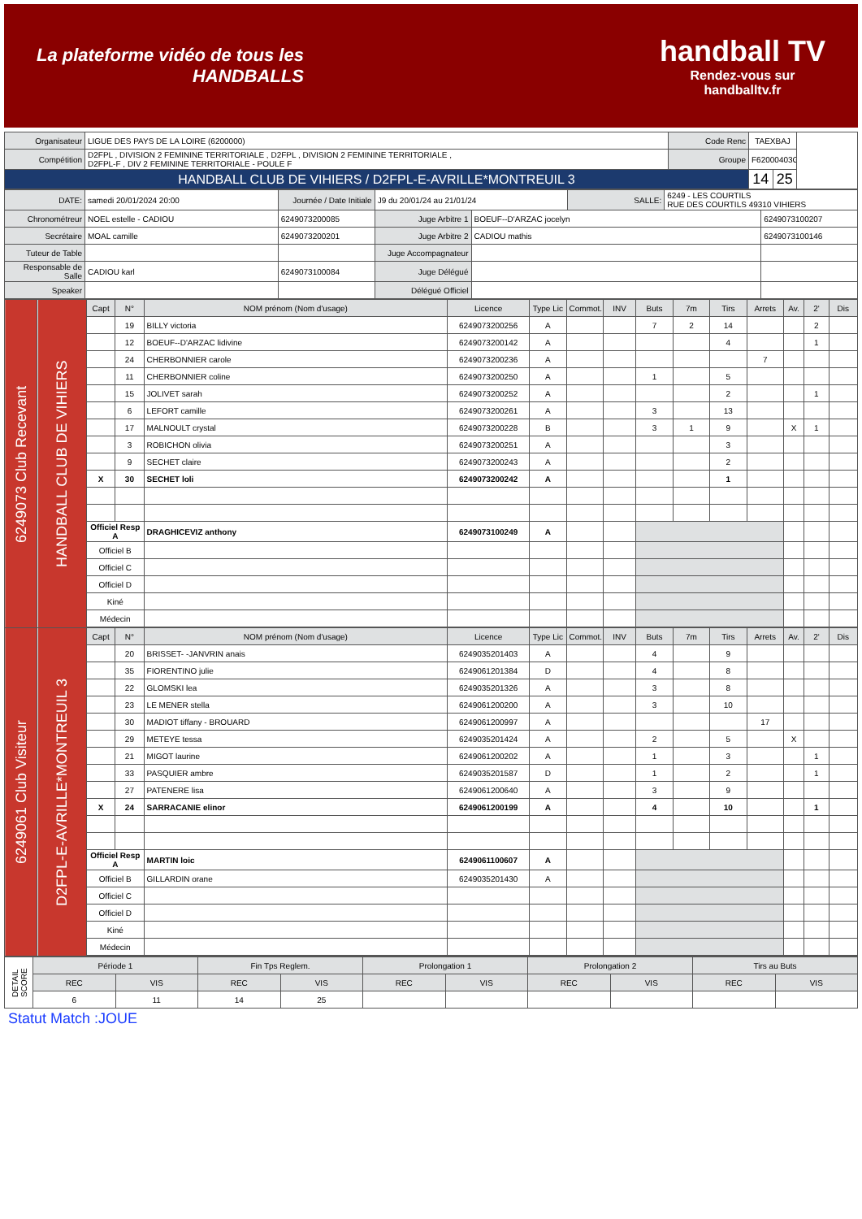La plateforme vidéo de tous les
HANDBALLS
handball TV
Rendez-vous sur
handballtv.fr
| Organisateur | LIGUE DES PAYS DE LA LOIRE (6200000) | Code Renc | TAEXBAJ | | |
| Compétition | D2FPL , DIVISION 2 FEMININE TERRITORIALE , D2FPL , DIVISION 2 FEMININE TERRITORIALE , D2FPL-F , DIV 2 FEMININE TERRITORIALE - POULE F | Groupe | F62000403G | | |
| HANDBALL CLUB DE VIHIERS / D2FPL-E-AVRILLE*MONTREUIL 3 | | | 14 | 25 | |
| DATE: | samedi 20/01/2024 20:00 | Journée / Date Initiale | J9 du 20/01/24 au 21/01/24 | | SALLE: | 6249 - LES COURTILS RUE DES COURTILS 49310 VIHIERS | |
| Chronométreur | NOEL estelle - CADIOU | 6249073200085 | Juge Arbitre 1 | BOEUF--D'ARZAC jocelyn | | | 6249073100207 |
| Secrétaire | MOAL camille | 6249073200201 | Juge Arbitre 2 | CADIOU mathis | | | 6249073100146 |
| Tuteur de Table | | | Juge Accompagnateur | | | | |
| Responsable de Salle | CADIOU karl | 6249073100084 | Juge Délégué | | | | |
| Speaker | | | Délégué Officiel | | | | |
| 6249073 Club Recevant | HANDBALL CLUB DE VIHIERS | Capt | N° | NOM prénom (Nom d'usage) | Licence | Type Lic | Commot. | INV | Buts | 7m | Tirs | Arrets | Av. | 2' | Dis |
| | | | 19 | BILLY victoria | 6249073200256 | A | | | 7 | 2 | 14 | | | 2 | |
| | | | 12 | BOEUF--D'ARZAC lidivine | 6249073200142 | A | | | | | 4 | | | 1 | |
| | | | 24 | CHERBONNIER carole | 6249073200236 | A | | | | | | 7 | | | |
| | | | 11 | CHERBONNIER coline | 6249073200250 | A | | | 1 | | 5 | | | | |
| | | | 15 | JOLIVET sarah | 6249073200252 | A | | | | | 2 | | | 1 | |
| | | | 6 | LEFORT camille | 6249073200261 | A | | | 3 | | 13 | | | | |
| | | | 17 | MALNOULT crystal | 6249073200228 | B | | | 3 | 1 | 9 | | X | 1 | |
| | | | 3 | ROBICHON olivia | 6249073200251 | A | | | | | 3 | | | | |
| | | | 9 | SECHET claire | 6249073200243 | A | | | | | 2 | | | | |
| | | X | 30 | SECHET loli | 6249073200242 | A | | | | | 1 | | | | |
| | | Officiel Resp A | | DRAGHICEVIZ anthony | 6249073100249 | A | | | | | | | | | |
| | | Officiel B | | | | | | | | | | | | | |
| | | Officiel C | | | | | | | | | | | | | |
| | | Officiel D | | | | | | | | | | | | | |
| | | Kiné | | | | | | | | | | | | | |
| | | Médecin | | | | | | | | | | | | | |
| 6249061 Club Visiteur | D2FPL-E-AVRILLE*MONTREUIL 3 | Capt | N° | NOM prénom (Nom d'usage) | Licence | Type Lic | Commot. | INV | Buts | 7m | Tirs | Arrets | Av. | 2' | Dis |
| | | | 20 | BRISSET- -JANVRIN anais | 6249035201403 | A | | | 4 | | 9 | | | | |
| | | | 35 | FIORENTINO julie | 6249061201384 | D | | | 4 | | 8 | | | | |
| | | | 22 | GLOMSKI lea | 6249035201326 | A | | | 3 | | 8 | | | | |
| | | | 23 | LE MENER stella | 6249061200200 | A | | | 3 | | 10 | | | | |
| | | | 30 | MADIOT tiffany - BROUARD | 6249061200997 | A | | | | | | 17 | | | |
| | | | 29 | METEYE tessa | 6249035201424 | A | | | 2 | | 5 | | X | | |
| | | | 21 | MIGOT laurine | 6249061200202 | A | | | 1 | | 3 | | | 1 | |
| | | | 33 | PASQUIER ambre | 6249035201587 | D | | | 1 | | 2 | | | 1 | |
| | | | 27 | PATENERE lisa | 6249061200640 | A | | | 3 | | 9 | | | | |
| | | X | 24 | SARRACANIE elinor | 6249061200199 | A | | | 4 | | 10 | | | 1 | |
| | | Officiel Resp A | | MARTIN loic | 6249061100607 | A | | | | | | | | | |
| | | Officiel B | | GILLARDIN orane | 6249035201430 | A | | | | | | | | | |
| | | Officiel C | | | | | | | | | | | | | |
| | | Officiel D | | | | | | | | | | | | | |
| | | Kiné | | | | | | | | | | | | | |
| | | Médecin | | | | | | | | | | | | | |
| DETAIL SCORE | Période 1 | | Fin Tps Reglem. | | Prolongation 1 | | Prolongation 2 | | Tirs au Buts | |
| | REC | VIS | REC | VIS | REC | VIS | REC | VIS | REC | VIS |
| | 6 | 11 | 14 | 25 | | | | | | |
Statut Match :JOUE